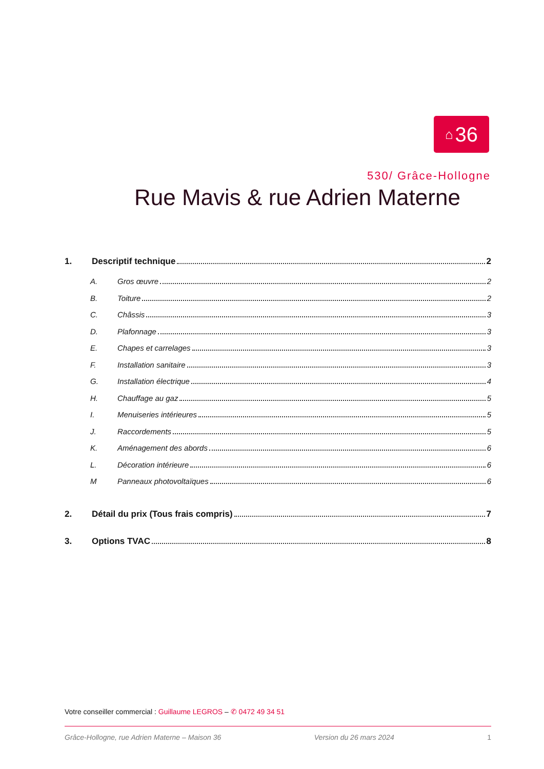⌂ 36
530/ Grâce-Hollogne
Rue Mavis & rue Adrien Materne
1. Descriptif technique 2
A. Gros œuvre 2
B. Toiture 2
C. Châssis 3
D. Plafonnage 3
E. Chapes et carrelages 3
F. Installation sanitaire 3
G. Installation électrique 4
H. Chauffage au gaz 5
I. Menuiseries intérieures 5
J. Raccordements 5
K. Aménagement des abords 6
L. Décoration intérieure 6
M Panneaux photovoltaïques 6
2. Détail du prix (Tous frais compris) 7
3. Options TVAC 8
Votre conseiller commercial : Guillaume LEGROS – ✆ 0472 49 34 51
Grâce-Hollogne, rue Adrien Materne – Maison 36 Version du 26 mars 2024 1